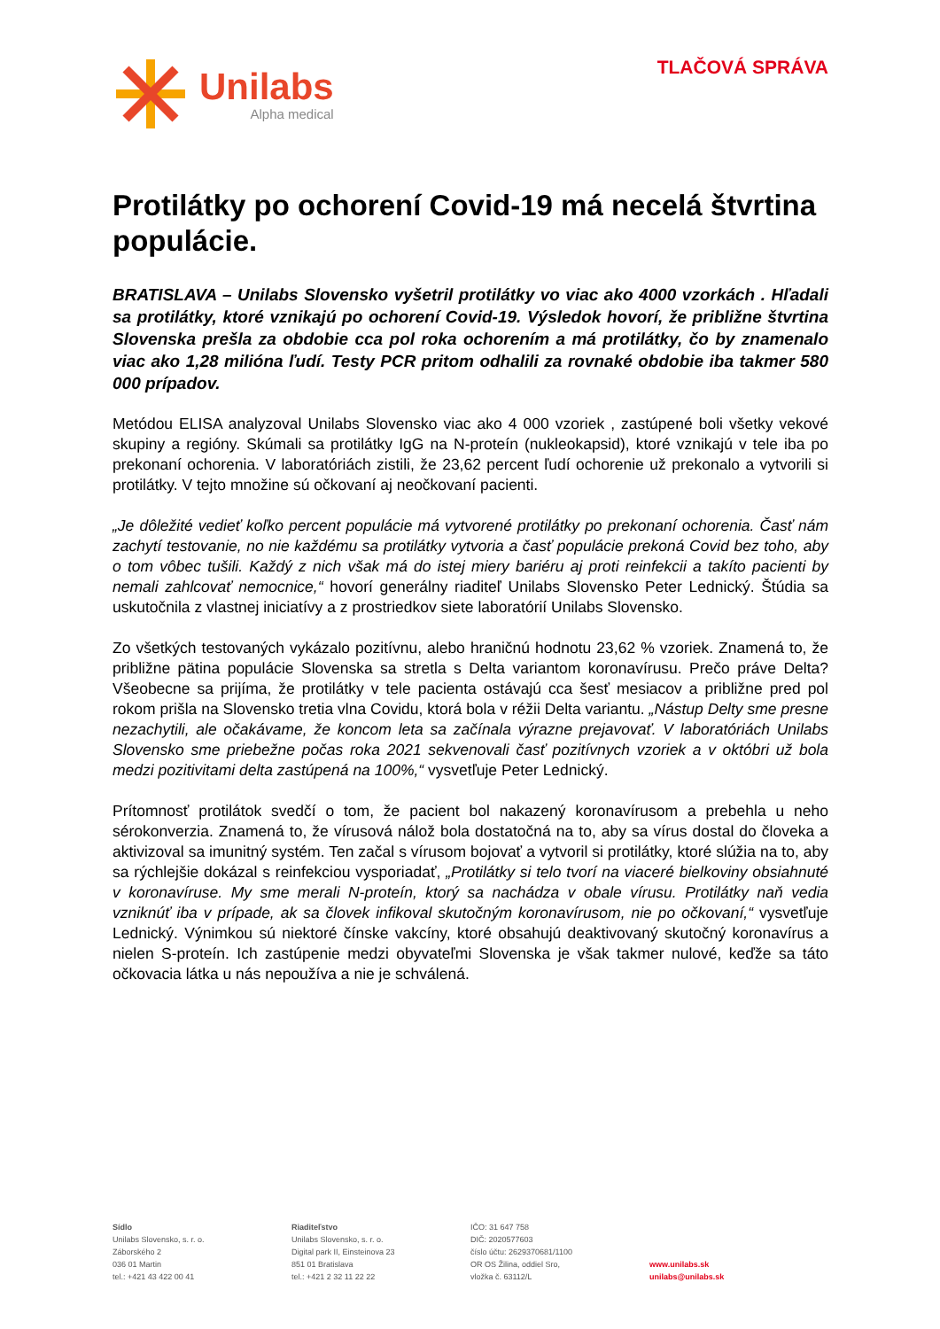Unilabs
Alpha medical
TLAČOVÁ SPRÁVA
Protilátky po ochorení Covid-19 má necelá štvrtina populácie.
BRATISLAVA – Unilabs Slovensko vyšetril protilátky vo viac ako 4000 vzorkách . Hľadali sa protilátky, ktoré vznikajú po ochorení Covid-19. Výsledok hovorí, že približne štvrtina Slovenska prešla za obdobie cca pol roka ochorením a má protilátky, čo by znamenalo viac ako 1,28 milióna ľudí. Testy PCR pritom odhalili za rovnaké obdobie iba takmer 580 000 prípadov.
Metódou ELISA analyzoval Unilabs Slovensko viac ako 4 000 vzoriek , zastúpené boli všetky vekové skupiny a regióny. Skúmali sa protilátky IgG na N-proteín (nukleokapsid), ktoré vznikajú v tele iba po prekonaní ochorenia. V laboratóriách zistili, že 23,62 percent ľudí ochorenie už prekonalo a vytvorili si protilátky. V tejto množine sú očkovaní aj neočkovaní pacienti.
„Je dôležité vedieť koľko percent populácie má vytvorené protilátky po prekonaní ochorenia. Časť nám zachytí testovanie, no nie každému sa protilátky vytvoria a časť populácie prekoná Covid bez toho, aby o tom vôbec tušili. Každý z nich však má do istej miery bariéru aj proti reinfekcii a takíto pacienti by nemali zahlcovať nemocnice,“ hovorí generálny riaditeľ Unilabs Slovensko Peter Lednický. Štúdia sa uskutočnila z vlastnej iniciatívy a z prostriedkov siete laboratórií Unilabs Slovensko.
Zo všetkých testovaných vykázalo pozitívnu, alebo hraničnú hodnotu 23,62 % vzoriek. Znamená to, že približne pätina populácie Slovenska sa stretla s Delta variantom koronavírusu. Prečo práve Delta? Všeobecne sa prijíma, že protilátky v tele pacienta ostávajú cca šesť mesiacov a približne pred pol rokom prišla na Slovensko tretia vlna Covidu, ktorá bola v réžii Delta variantu. „Nástup Delty sme presne nezachytili, ale očakávame, že koncom leta sa začínala výrazne prejavovať. V laboratóriách Unilabs Slovensko sme priebežne počas roka 2021 sekvenovali časť pozitívnych vzoriek a v októbri už bola medzi pozitivitami delta zastúpená na 100%,“ vysvetľuje Peter Lednický.
Prítomnosť protilátok svedčí o tom, že pacient bol nakazený koronavírusom a prebehla u neho sérokonverzia. Znamená to, že vírusová nálož bola dostatočná na to, aby sa vírus dostal do človeka a aktivizoval sa imunitný systém. Ten začal s vírusom bojovať a vytvoril si protilátky, ktoré slúžia na to, aby sa rýchlejšie dokázal s reinfekciou vysporiadať, „Protilátky si telo tvorí na viaceré bielkoviny obsiahnuté v koronavíruse. My sme merali N-proteín, ktorý sa nachádza v obale vírusu. Protilátky naň vedia vzniknúť iba v prípade, ak sa človek infikoval skutočným koronavírusom, nie po očkovaní,“ vysvetľuje Lednický. Výnimkou sú niektoré čínske vakcíny, ktoré obsahujú deaktivovaný skutočný koronavírus a nielen S-proteín. Ich zastúpenie medzi obyvateľmi Slovenska je však takmer nulové, keďže sa táto očkovacia látka u nás nepoužíva a nie je schválená.
Sídlo
Unilabs Slovensko, s. r. o.
Záborského 2
036 01 Martin
tel.: +421 43 422 00 41
Riaditeľstvo
Unilabs Slovensko, s. r. o.
Digital park II, Einsteinova 23
851 01 Bratislava
tel.: +421 2 32 11 22 22
IČO: 31 647 758
DIČ: 2020577603
číslo účtu: 2629370681/1100
OR OS Žilina, oddiel Sro,
vložka č. 63112/L
www.unilabs.sk
unilabs@unilabs.sk